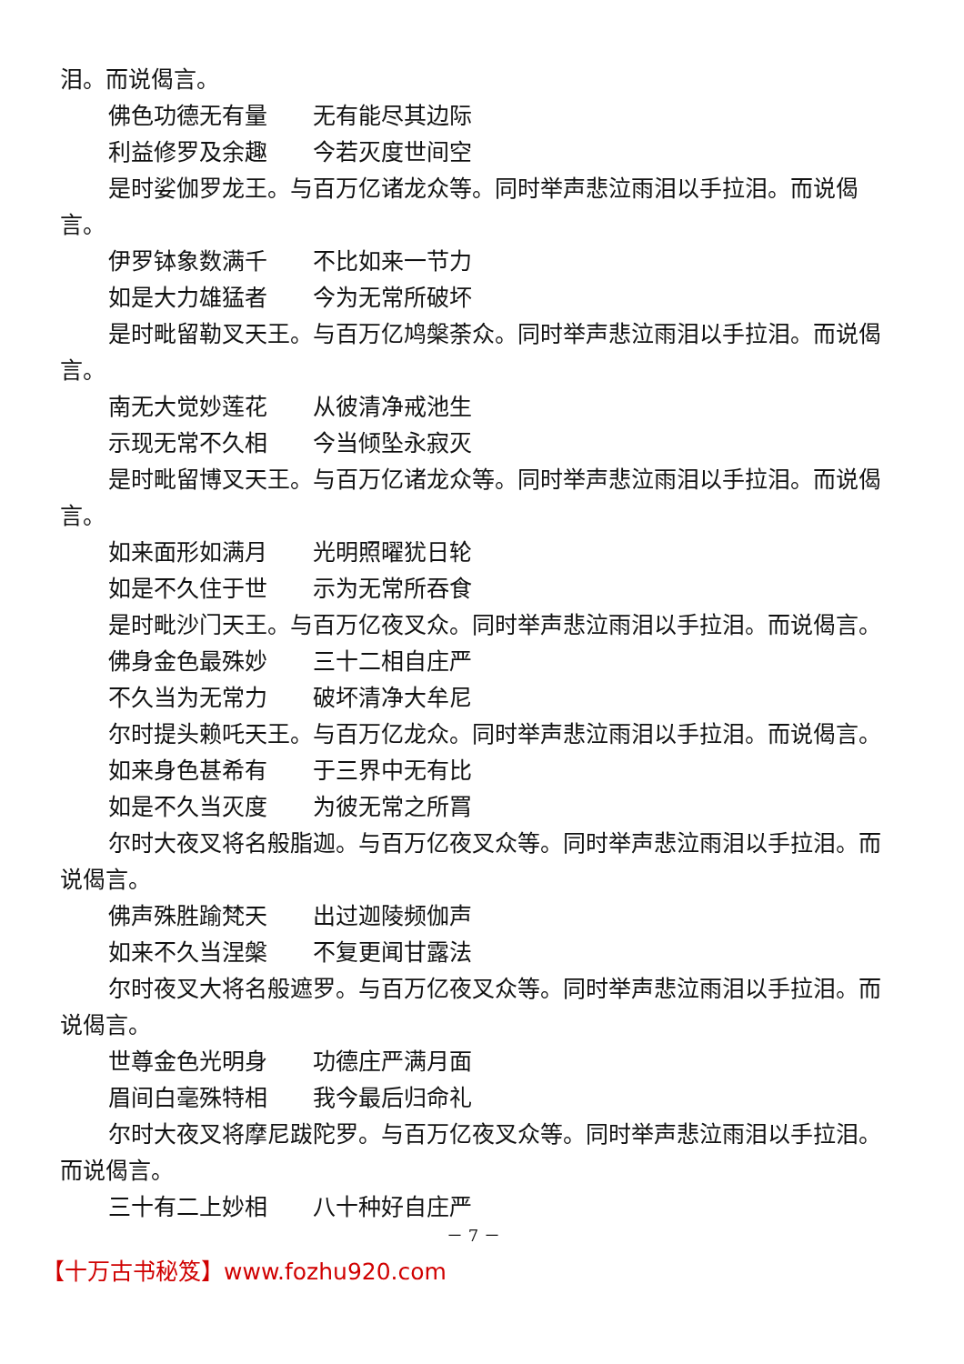泪。而说偈言。
佛色功德无有量　　无有能尽其边际
利益修罗及余趣　　今若灭度世间空
是时娑伽罗龙王。与百万亿诸龙众等。同时举声悲泣雨泪以手拉泪。而说偈言。
伊罗钵象数满千　　不比如来一节力
如是大力雄猛者　　今为无常所破坏
是时毗留勒叉天王。与百万亿鸠槃荼众。同时举声悲泣雨泪以手拉泪。而说偈言。
南无大觉妙莲花　　从彼清净戒池生
示现无常不久相　　今当倾坠永寂灭
是时毗留博叉天王。与百万亿诸龙众等。同时举声悲泣雨泪以手拉泪。而说偈言。
如来面形如满月　　光明照曜犹日轮
如是不久住于世　　示为无常所吞食
是时毗沙门天王。与百万亿夜叉众。同时举声悲泣雨泪以手拉泪。而说偈言。
佛身金色最殊妙　　三十二相自庄严
不久当为无常力　　破坏清净大牟尼
尔时提头赖吒天王。与百万亿龙众。同时举声悲泣雨泪以手拉泪。而说偈言。
如来身色甚希有　　于三界中无有比
如是不久当灭度　　为彼无常之所罥
尔时大夜叉将名般脂迦。与百万亿夜叉众等。同时举声悲泣雨泪以手拉泪。而说偈言。
佛声殊胜踰梵天　　出过迦陵频伽声
如来不久当涅槃　　不复更闻甘露法
尔时夜叉大将名般遮罗。与百万亿夜叉众等。同时举声悲泣雨泪以手拉泪。而说偈言。
世尊金色光明身　　功德庄严满月面
眉间白毫殊特相　　我今最后归命礼
尔时大夜叉将摩尼跋陀罗。与百万亿夜叉众等。同时举声悲泣雨泪以手拉泪。而说偈言。
三十有二上妙相　　八十种好自庄严
－ 7 －
【十万古书秘笈】www.fozhu920.com